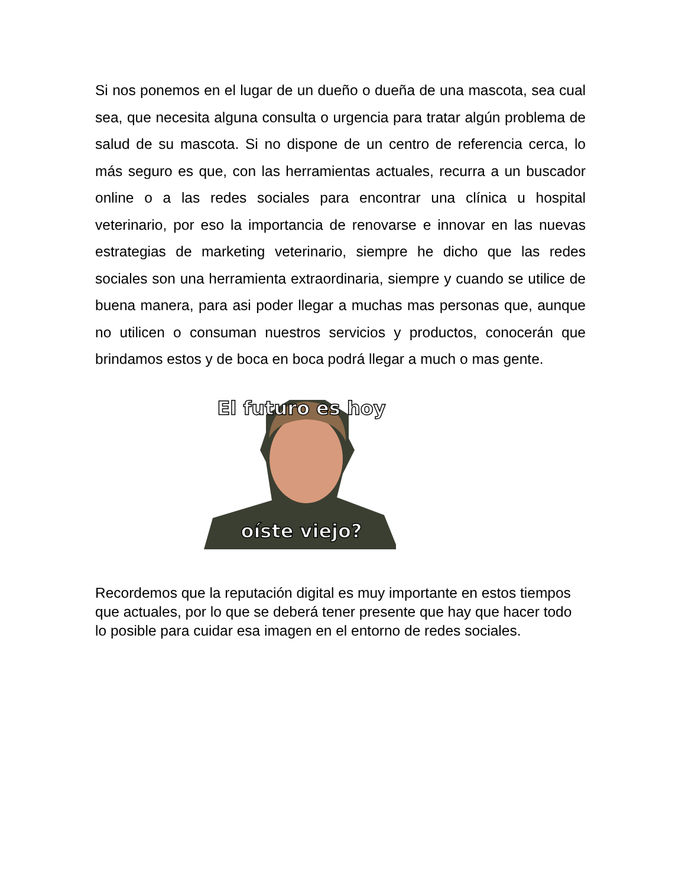Si nos ponemos en el lugar de un dueño o dueña de una mascota, sea cual sea, que necesita alguna consulta o urgencia para tratar algún problema de salud de su mascota. Si no dispone de un centro de referencia cerca, lo más seguro es que, con las herramientas actuales, recurra a un buscador online o a las redes sociales para encontrar una clínica u hospital veterinario, por eso la importancia de renovarse e innovar en las nuevas estrategias de marketing veterinario, siempre he dicho que las redes sociales son una herramienta extraordinaria, siempre y cuando se utilice de buena manera, para asi poder llegar a muchas mas personas que, aunque no utilicen o consuman nuestros servicios y productos, conocerán que brindamos estos y de boca en boca podrá llegar a much o mas gente.
El futuro es hoy
oíste viejo?
Recordemos que la reputación digital es muy importante en estos tiempos que actuales, por lo que se deberá tener presente que hay que hacer todo lo posible para cuidar esa imagen en el entorno de redes sociales.